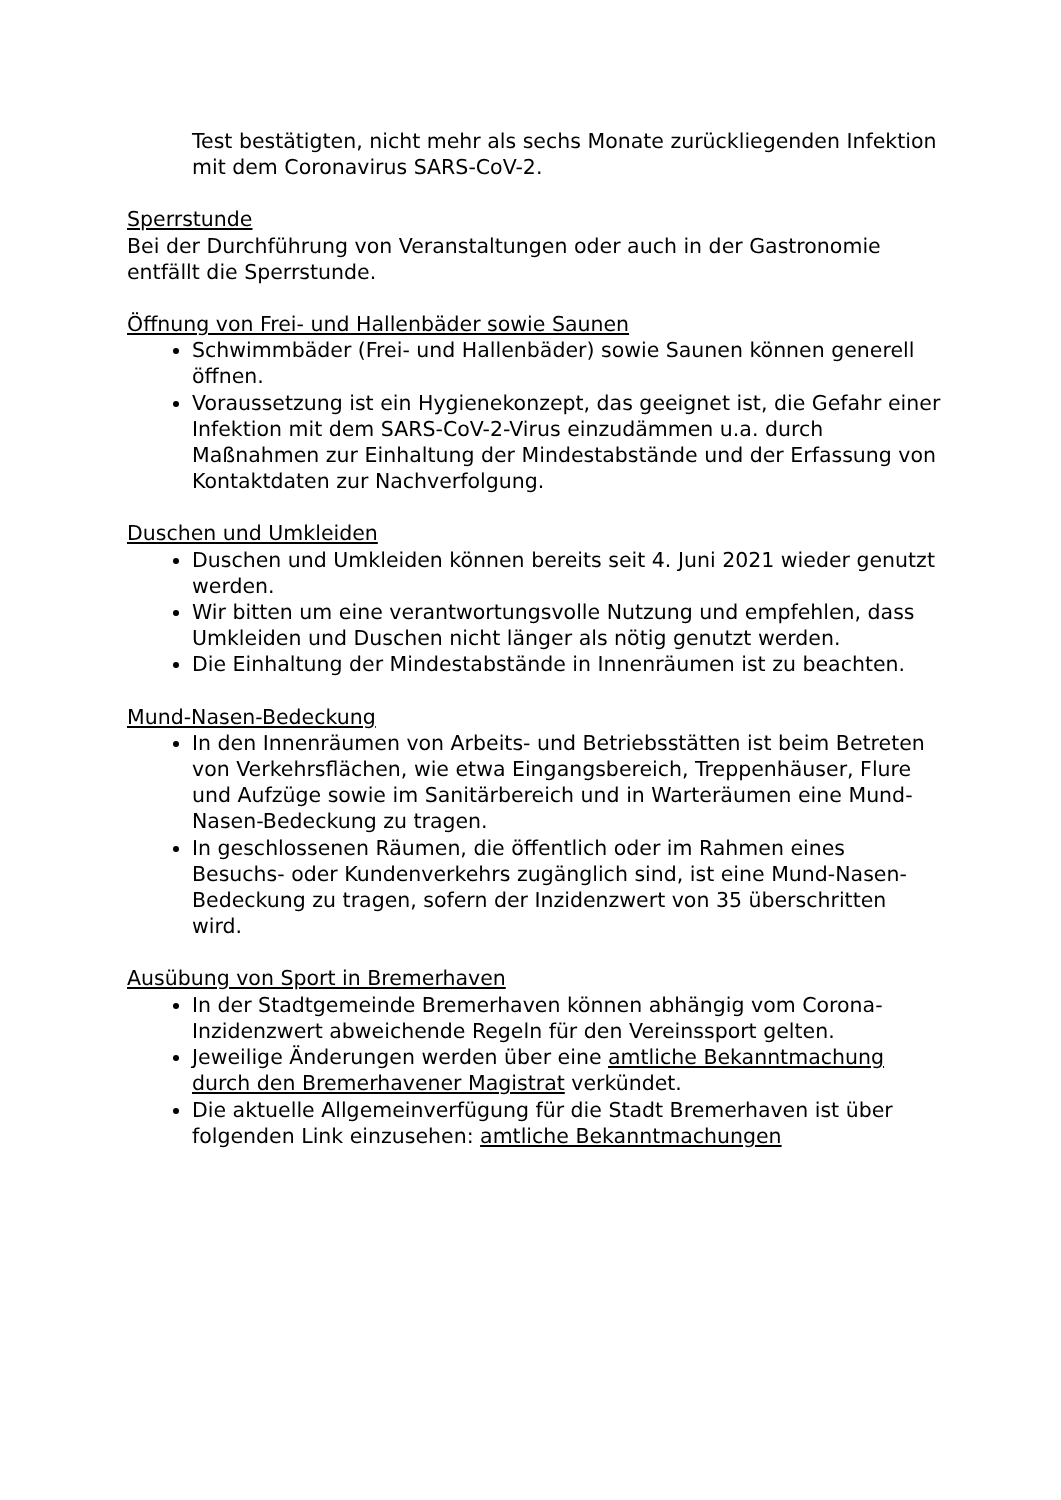Test bestätigten, nicht mehr als sechs Monate zurückliegenden Infektion mit dem Coronavirus SARS-CoV-2.
Sperrstunde
Bei der Durchführung von Veranstaltungen oder auch in der Gastronomie entfällt die Sperrstunde.
Öffnung von Frei- und Hallenbäder sowie Saunen
Schwimmbäder (Frei- und Hallenbäder) sowie Saunen können generell öffnen.
Voraussetzung ist ein Hygienekonzept, das geeignet ist, die Gefahr einer Infektion mit dem SARS-CoV-2-Virus einzudämmen u.a. durch Maßnahmen zur Einhaltung der Mindestabstände und der Erfassung von Kontaktdaten zur Nachverfolgung.
Duschen und Umkleiden
Duschen und Umkleiden können bereits seit 4. Juni 2021 wieder genutzt werden.
Wir bitten um eine verantwortungsvolle Nutzung und empfehlen, dass Umkleiden und Duschen nicht länger als nötig genutzt werden.
Die Einhaltung der Mindestabstände in Innenräumen ist zu beachten.
Mund-Nasen-Bedeckung
In den Innenräumen von Arbeits- und Betriebsstätten ist beim Betreten von Verkehrsflächen, wie etwa Eingangsbereich, Treppenhäuser, Flure und Aufzüge sowie im Sanitärbereich und in Warteräumen eine Mund-Nasen-Bedeckung zu tragen.
In geschlossenen Räumen, die öffentlich oder im Rahmen eines Besuchs- oder Kundenverkehrs zugänglich sind, ist eine Mund-Nasen-Bedeckung zu tragen, sofern der Inzidenzwert von 35 überschritten wird.
Ausübung von Sport in Bremerhaven
In der Stadtgemeinde Bremerhaven können abhängig vom Corona-Inzidenzwert abweichende Regeln für den Vereinssport gelten.
Jeweilige Änderungen werden über eine amtliche Bekanntmachung durch den Bremerhavener Magistrat verkündet.
Die aktuelle Allgemeinverfügung für die Stadt Bremerhaven ist über folgenden Link einzusehen: amtliche Bekanntmachungen